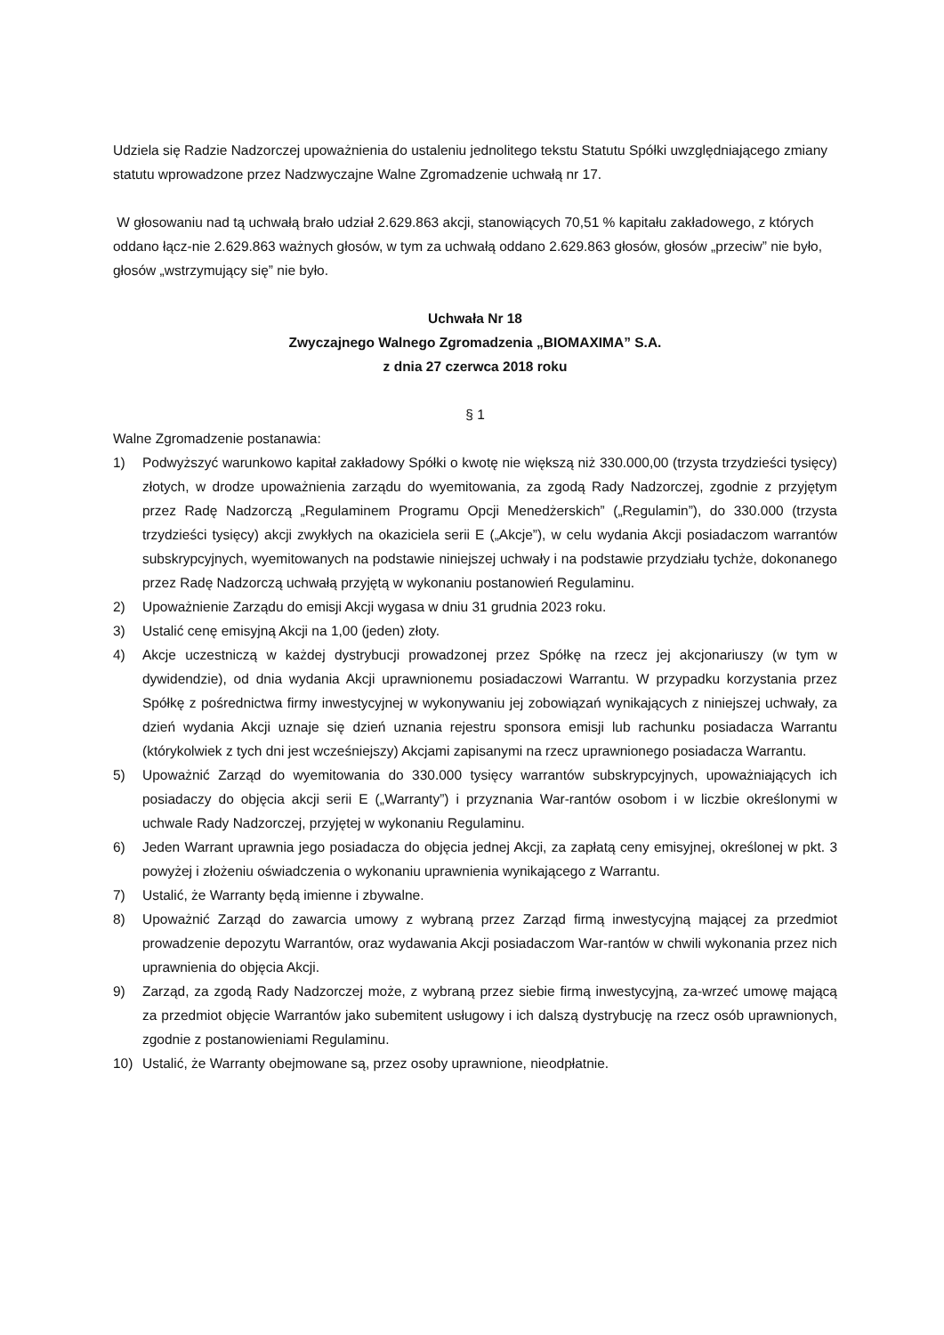Udziela się Radzie Nadzorczej upoważnienia do ustaleniu jednolitego tekstu Statutu Spółki uwzględniającego zmiany statutu wprowadzone przez Nadzwyczajne Walne Zgromadzenie uchwałą nr 17.
W głosowaniu nad tą uchwałą brało udział 2.629.863 akcji, stanowiących 70,51 % kapitału zakładowego, z których oddano łącz-nie 2.629.863 ważnych głosów, w tym za uchwałą oddano 2.629.863 głosów, głosów „przeciw” nie było, głosów „wstrzymujący się” nie było.
Uchwała Nr 18
Zwyczajnego Walnego Zgromadzenia „BIOMAXIMA” S.A.
z dnia 27 czerwca 2018 roku
§ 1
Walne Zgromadzenie postanawia:
1) Podwyższyć warunkowo kapitał zakładowy Spółki o kwotę nie większą niż 330.000,00 (trzysta trzydzieści tysięcy) złotych, w drodze upoważnienia zarządu do wyemitowania, za zgodą Rady Nadzorczej, zgodnie z przyjętym przez Radę Nadzorczą „Regulaminem Programu Opcji Menedżerskich” („Regulamin”), do 330.000 (trzysta trzydzieści tysięcy) akcji zwykłych na okaziciela serii E („Akcje”), w celu wydania Akcji posiadaczom warrantów subskrypcyjnych, wyemitowanych na podstawie niniejszej uchwały i na podstawie przydziału tychże, dokonanego przez Radę Nadzorczą uchwałą przyjętą w wykonaniu postanowień Regulaminu.
2) Upoważnienie Zarządu do emisji Akcji wygasa w dniu 31 grudnia 2023 roku.
3) Ustalić cenę emisyjną Akcji na 1,00 (jeden) złoty.
4) Akcje uczestniczą w każdej dystrybucji prowadzonej przez Spółkę na rzecz jej akcjonariuszy (w tym w dywidendzie), od dnia wydania Akcji uprawnionemu posiadaczowi Warrantu. W przypadku korzystania przez Spółkę z pośrednictwa firmy inwestycyjnej w wykonywaniu jej zobowiązań wynikających z niniejszej uchwały, za dzień wydania Akcji uznaje się dzień uznania rejestru sponsora emisji lub rachunku posiadacza Warrantu (którykolwiek z tych dni jest wcześniejszy) Akcjami zapisanymi na rzecz uprawnionego posiadacza Warrantu.
5) Upoważnić Zarząd do wyemitowania do 330.000 tysięcy warrantów subskrypcyjnych, upoważniających ich posiadaczy do objęcia akcji serii E („Warranty”) i przyznania War-rantów osobom i w liczbie określonymi w uchwale Rady Nadzorczej, przyjętej w wykonaniu Regulaminu.
6) Jeden Warrant uprawnia jego posiadacza do objęcia jednej Akcji, za zapłatą ceny emisyjnej, określonej w pkt. 3 powyżej i złożeniu oświadczenia o wykonaniu uprawnienia wynikającego z Warrantu.
7) Ustalić, że Warranty będą imienne i zbywalne.
8) Upoważnić Zarząd do zawarcia umowy z wybraną przez Zarząd firmą inwestycyjną mającej za przedmiot prowadzenie depozytu Warrantów, oraz wydawania Akcji posiadaczom War-rantów w chwili wykonania przez nich uprawnienia do objęcia Akcji.
9) Zarząd, za zgodą Rady Nadzorczej może, z wybraną przez siebie firmą inwestycyjną, za-wrzeć umowę mającą za przedmiot objęcie Warrantów jako subemitent usługowy i ich dalszą dystrybucję na rzecz osób uprawnionych, zgodnie z postanowieniami Regulaminu.
10) Ustalić, że Warranty obejmowane są, przez osoby uprawnione, nieodpłatnie.